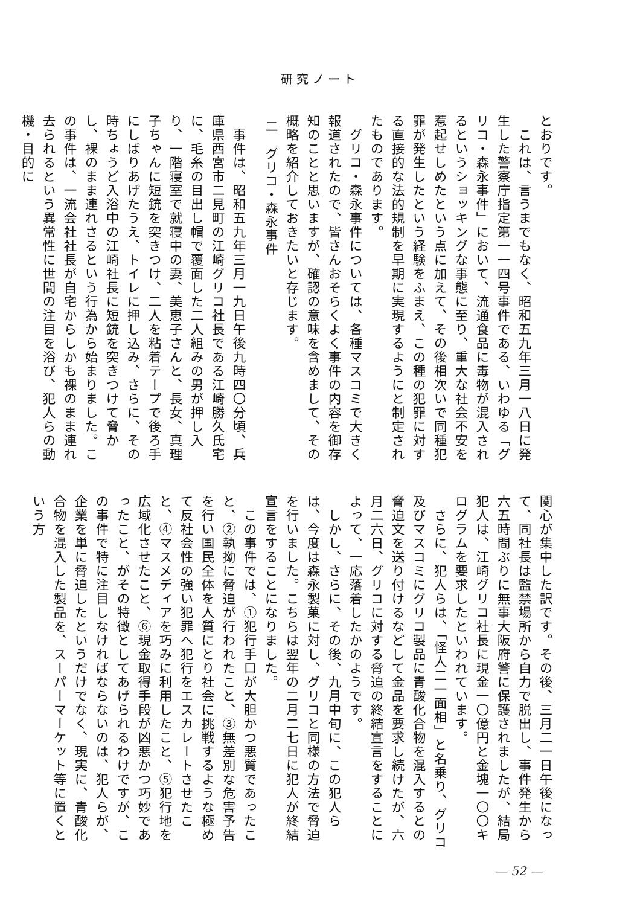研究ノート
とおりです。
　これは、言うまでもなく、昭和五九年三月一八日に発生した警察庁指定第一一四号事件である、いわゆる「グリコ・森永事件」において、流通食品に毒物が混入されるというショッキングな事態に至り、重大な社会不安を惹起せしめたという点に加えて、その後相次いで同種犯罪が発生したという経験をふまえ、この種の犯罪に対する直接的な法的規制を早期に実現するようにと制定されたものであります。
　グリコ・森永事件については、各種マスコミで大きく報道されたので、皆さんおそらくよく事件の内容を御存知のことと思いますが、確認の意味を含めまして、その概略を紹介しておきたいと存じます。
二　グリコ・森永事件
　事件は、昭和五九年三月一九日午後九時四〇分頃、兵庫県西宮市二見町の江崎グリコ社長である江崎勝久氏宅に、毛糸の目出し帽で覆面した二人組みの男が押し入り、一階寝室で就寝中の妻、美恵子さんと、長女、真理子ちゃんに短銃を突きつけ、二人を粘着テープで後ろ手にしばりあげたうえ、トイレに押し込み、さらに、その時ちょうど入浴中の江崎社長に短銃を突きつけて脅かし、裸のまま連れさるという行為から始まりました。この事件は、一流会社社長が自宅からしかも裸のまま連れ去られるという異常性に世間の注目を浴び、犯人らの動機・目的に
関心が集中した訳です。その後、三月二一日午後になって、同社長は監禁場所から自力で脱出し、事件発生から六五時間ぶりに無事大阪府警に保護されましたが、結局犯人は、江崎グリコ社長に現金一〇億円と金塊一〇〇キログラムを要求したといわれています。
　さらに、犯人らは、「怪人二一面相」と名乗り、グリコ及びマスコミにグリコ製品に青酸化合物を混入するとの脅迫文を送り付けるなどして金品を要求し続けたが、六月二六日、グリコに対する脅迫の終結宣言をすることによって、一応落着したかのようです。
　しかし、さらに、その後、九月中旬に、この犯人らは、今度は森永製菓に対し、グリコと同様の方法で脅迫を行いました。こちらは翌年の二月二七日に犯人が終結宣言をすることになりました。
　この事件では、①犯行手口が大胆かつ悪質であったこと、②執拗に脅迫が行われたこと、③無差別な危害予告を行い国民全体を人質にとり社会に挑戦するような極めて反社会性の強い犯罪へ犯行をエスカレートさせたこと、④マスメディアを巧みに利用したこと、⑤犯行地を広域化させたこと、⑥現金取得手段が凶悪かつ巧妙であったこと、がその特徴としてあげられるわけですが、この事件で特に注目しなければならないのは、犯人らが、企業を単に脅迫したというだけでなく、現実に、青酸化合物を混入した製品を、スーパーマーケット等に置くという方
— 52 —